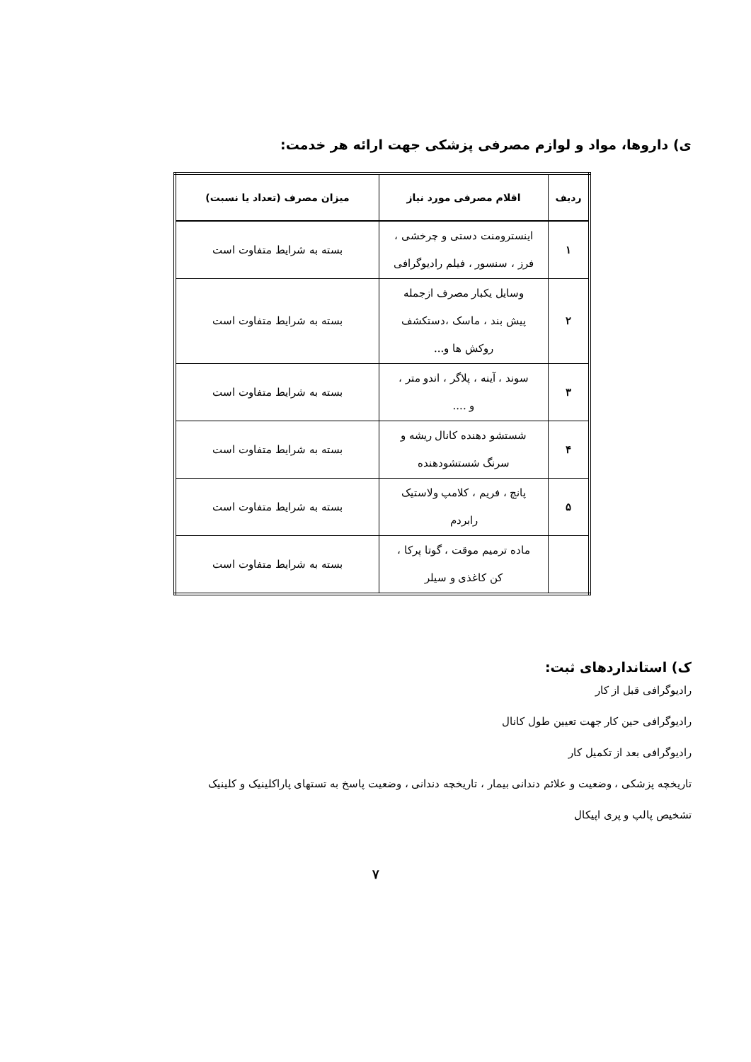ی) داروها، مواد و لوازم مصرفی پزشکی جهت ارائه هر خدمت:
| ردیف | اقلام مصرفی مورد نیاز | میزان مصرف (تعداد یا نسبت) |
| --- | --- | --- |
| ۱ | اینسترومنت دستی و چرخشی ، فرز ، سنسور ، فیلم رادیوگرافی | بسته به شرایط متفاوت است |
| ۲ | وسایل یکبار مصرف ازجمله پیش بند ، ماسک ،دستکشف روکش ها و... | بسته به شرایط متفاوت است |
| ۳ | سوند ، آینه ، پلاگر ، اندو متر ، و .... | بسته به شرایط متفاوت است |
| ۴ | شستشو دهنده کانال ریشه و سرنگ شستشودهنده | بسته به شرایط متفاوت است |
| ۵ | پانچ ، فریم ، کلامپ ولاستیک رابردم | بسته به شرایط متفاوت است |
| | ماده ترمیم موقت ، گوتا پرکا ، کن کاغذی و سیلر | بسته به شرایط متفاوت است |
ک) استانداردهای ثبت:
رادیوگرافی قبل از کار
رادیوگرافی حین کار جهت تعیین طول کانال
رادیوگرافی بعد از تکمیل کار
تاریخچه پزشکی ، وضعیت و علائم دندانی بیمار ، تاریخچه دندانی ، وضعیت پاسخ به تستهای پاراکلینیک و کلینیک
تشخیص پالپ و پری اپیکال
۷